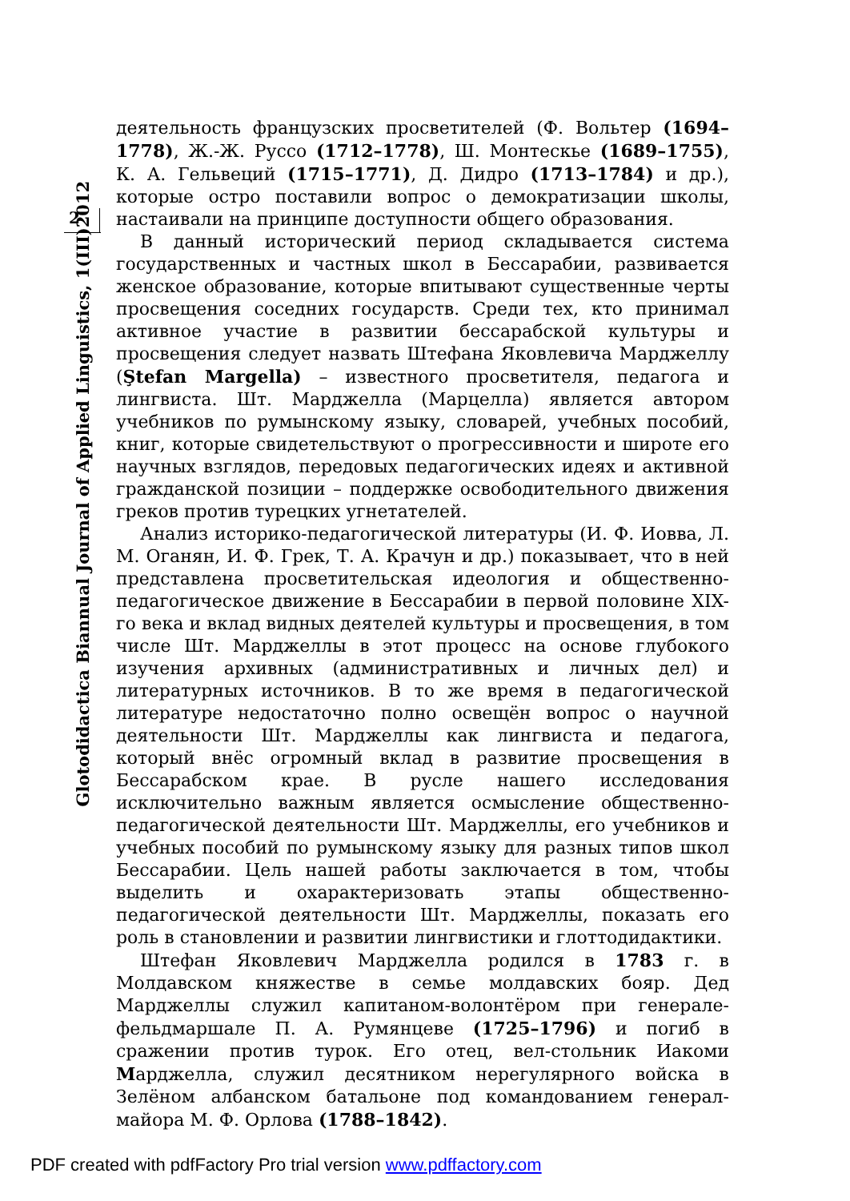2
Glotodidactica Biannual Journal of Applied Linguistics, 1(III)2012
деятельность французских просветителей (Ф. Вольтер (1694–1778), Ж.-Ж. Руссо (1712–1778), Ш. Монтескье (1689–1755), К. А. Гельвеций (1715–1771), Д. Дидро (1713–1784) и др.), которые остро поставили вопрос о демократизации школы, настаивали на принципе доступности общего образования.
В данный исторический период складывается система государственных и частных школ в Бессарабии, развивается женское образование, которые впитывают существенные черты просвещения соседних государств. Среди тех, кто принимал активное участие в развитии бессарабской культуры и просвещения следует назвать Штефана Яковлевича Марджеллу (Ştefan Margella) – известного просветителя, педагога и лингвиста. Шт. Марджелла (Марцелла) является автором учебников по румынскому языку, словарей, учебных пособий, книг, которые свидетельствуют о прогрессивности и широте его научных взглядов, передовых педагогических идеях и активной гражданской позиции – поддержке освободительного движения греков против турецких угнетателей.
Анализ историко-педагогической литературы (И. Ф. Иовва, Л. М. Оганян, И. Ф. Грек, Т. А. Крачун и др.) показывает, что в ней представлена просветительская идеология и общественно-педагогическое движение в Бессарабии в первой половине XIX-го века и вклад видных деятелей культуры и просвещения, в том числе Шт. Марджеллы в этот процесс на основе глубокого изучения архивных (административных и личных дел) и литературных источников. В то же время в педагогической литературе недостаточно полно освещён вопрос о научной деятельности Шт. Марджеллы как лингвиста и педагога, который внёс огромный вклад в развитие просвещения в Бессарабском крае. В русле нашего исследования исключительно важным является осмысление общественно-педагогической деятельности Шт. Марджеллы, его учебников и учебных пособий по румынскому языку для разных типов школ Бессарабии. Цель нашей работы заключается в том, чтобы выделить и охарактеризовать этапы общественно-педагогической деятельности Шт. Марджеллы, показать его роль в становлении и развитии лингвистики и глоттодидактики.
Штефан Яковлевич Марджелла родился в 1783 г. в Молдавском княжестве в семье молдавских бояр. Дед Марджеллы служил капитаном-волонтёром при генерале-фельдмаршале П. А. Румянцеве (1725–1796) и погиб в сражении против турок. Его отец, вел-стольник Иакоми Марджелла, служил десятником нерегулярного войска в Зелёном албанском батальоне под командованием генерал-майора М. Ф. Орлова (1788–1842).
PDF created with pdfFactory Pro trial version www.pdffactory.com